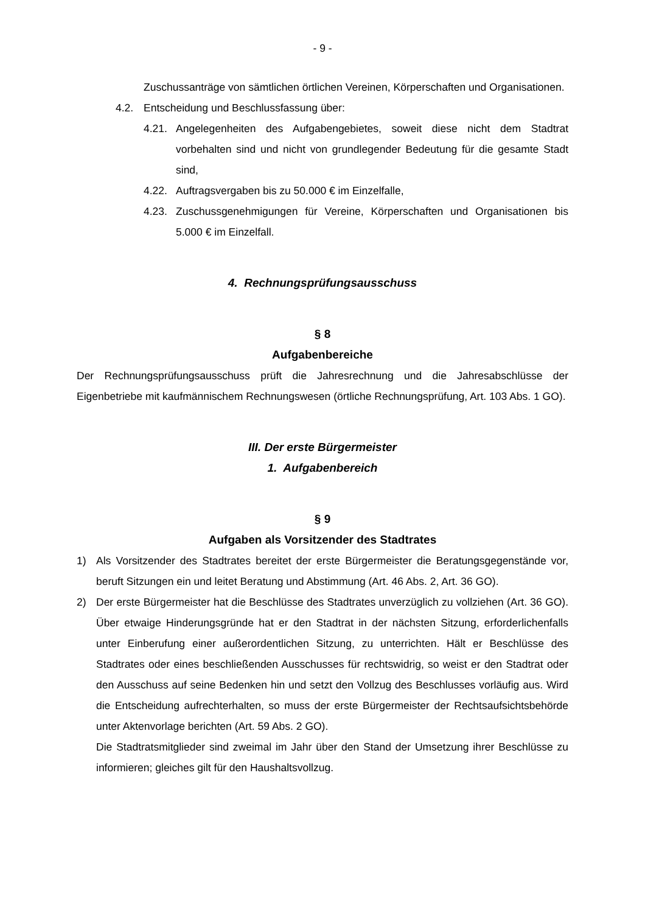- 9 -
Zuschussanträge von sämtlichen örtlichen Vereinen, Körperschaften und Organisationen.
4.2. Entscheidung und Beschlussfassung über:
4.21. Angelegenheiten des Aufgabengebietes, soweit diese nicht dem Stadtrat vorbehalten sind und nicht von grundlegender Bedeutung für die gesamte Stadt sind,
4.22. Auftragsvergaben bis zu 50.000 € im Einzelfalle,
4.23. Zuschussgenehmigungen für Vereine, Körperschaften und Organisationen bis 5.000 € im Einzelfall.
4. Rechnungsprüfungsausschuss
§ 8
Aufgabenbereiche
Der Rechnungsprüfungsausschuss prüft die Jahresrechnung und die Jahresabschlüsse der Eigenbetriebe mit kaufmännischem Rechnungswesen (örtliche Rechnungsprüfung, Art. 103 Abs. 1 GO).
III. Der erste Bürgermeister
1. Aufgabenbereich
§ 9
Aufgaben als Vorsitzender des Stadtrates
1) Als Vorsitzender des Stadtrates bereitet der erste Bürgermeister die Beratungsgegenstände vor, beruft Sitzungen ein und leitet Beratung und Abstimmung (Art. 46 Abs. 2, Art. 36 GO).
2) Der erste Bürgermeister hat die Beschlüsse des Stadtrates unverzüglich zu vollziehen (Art. 36 GO). Über etwaige Hinderungsgründe hat er den Stadtrat in der nächsten Sitzung, erforderlichenfalls unter Einberufung einer außerordentlichen Sitzung, zu unterrichten. Hält er Beschlüsse des Stadtrates oder eines beschließenden Ausschusses für rechtswidrig, so weist er den Stadtrat oder den Ausschuss auf seine Bedenken hin und setzt den Vollzug des Beschlusses vorläufig aus. Wird die Entscheidung aufrechterhalten, so muss der erste Bürgermeister der Rechtsaufsichtsbehörde unter Aktenvorlage berichten (Art. 59 Abs. 2 GO).
Die Stadtratsmitglieder sind zweimal im Jahr über den Stand der Umsetzung ihrer Beschlüsse zu informieren; gleiches gilt für den Haushaltsvollzug.